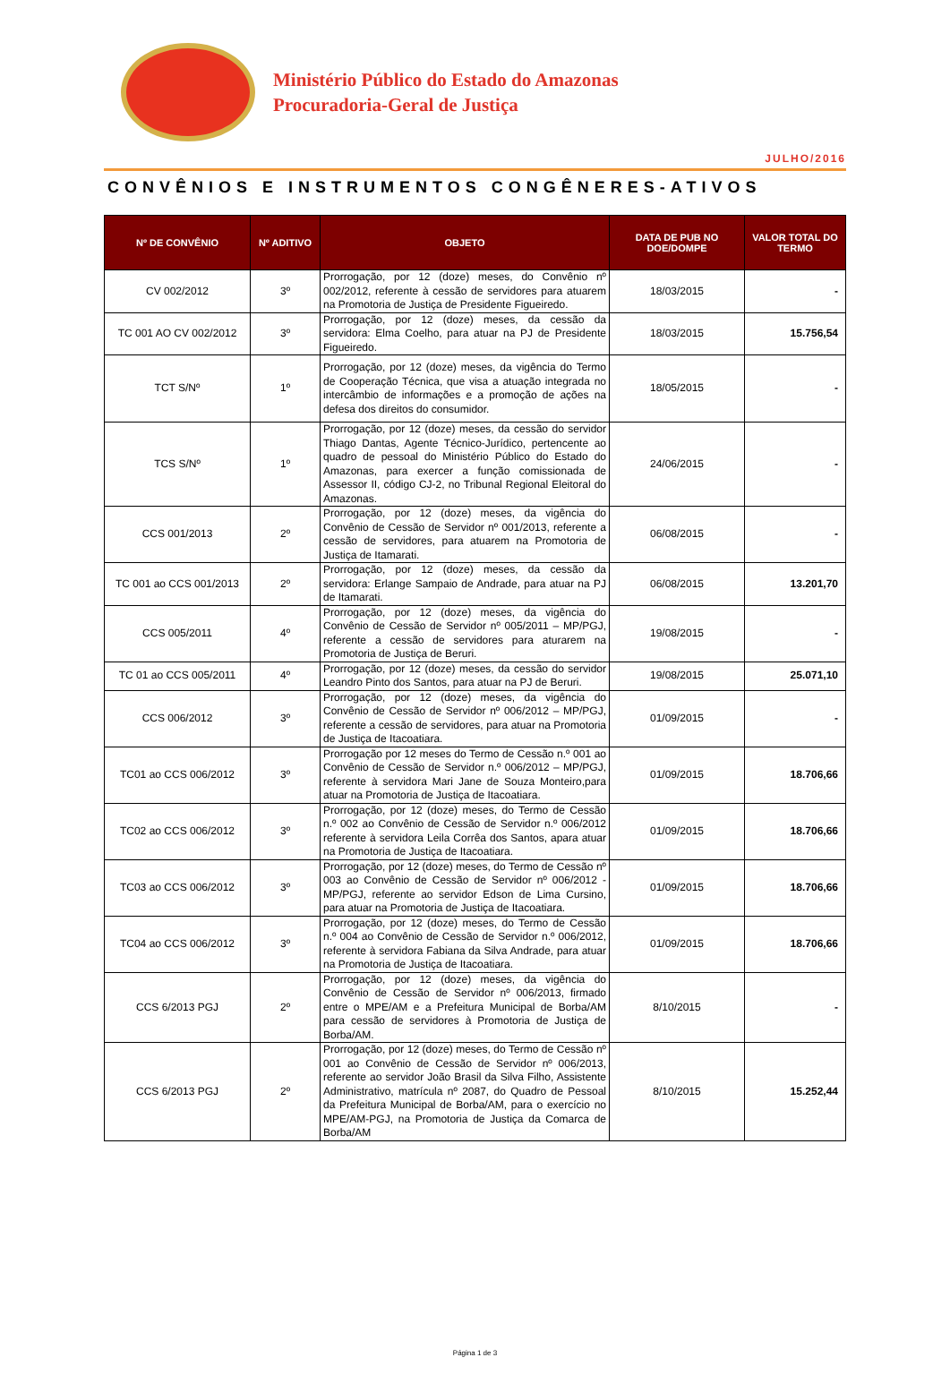Ministério Público do Estado do Amazonas
Procuradoria-Geral de Justiça
JULHO/2016
CONVÊNIOS E INSTRUMENTOS CONGÊNERES-ATIVOS
| Nº DE CONVÊNIO | Nº ADITIVO | OBJETO | DATA DE PUB NO DOE/DOMPE | VALOR TOTAL DO TERMO |
| --- | --- | --- | --- | --- |
| CV 002/2012 | 3º | Prorrogação, por 12 (doze) meses, do Convênio nº 002/2012, referente à cessão de servidores para atuarem na Promotoria de Justiça de Presidente Figueiredo. | 18/03/2015 | - |
| TC 001 AO CV 002/2012 | 3º | Prorrogação, por 12 (doze) meses, da cessão da servidora: Elma Coelho, para atuar na PJ de Presidente Figueiredo. | 18/03/2015 | 15.756,54 |
| TCT S/Nº | 1º | Prorrogação, por 12 (doze) meses, da vigência do Termo de Cooperação Técnica, que visa a atuação integrada no intercâmbio de informações e a promoção de ações na defesa dos direitos do consumidor. | 18/05/2015 | - |
| TCS S/Nº | 1º | Prorrogação, por 12 (doze) meses, da cessão do servidor Thiago Dantas, Agente Técnico-Jurídico, pertencente ao quadro de pessoal do Ministério Público do Estado do Amazonas, para exercer a função comissionada de Assessor II, código CJ-2, no Tribunal Regional Eleitoral do Amazonas. | 24/06/2015 | - |
| CCS 001/2013 | 2º | Prorrogação, por 12 (doze) meses, da vigência do Convênio de Cessão de Servidor nº 001/2013, referente a cessão de servidores, para atuarem na Promotoria de Justiça de Itamarati. | 06/08/2015 | - |
| TC 001 ao CCS 001/2013 | 2º | Prorrogação, por 12 (doze) meses, da cessão da servidora: Erlange Sampaio de Andrade, para atuar na PJ de Itamarati. | 06/08/2015 | 13.201,70 |
| CCS 005/2011 | 4º | Prorrogação, por 12 (doze) meses, da vigência do Convênio de Cessão de Servidor nº 005/2011 – MP/PGJ, referente a cessão de servidores para aturarem na Promotoria de Justiça de Beruri. | 19/08/2015 | - |
| TC 01 ao CCS 005/2011 | 4º | Prorrogação, por 12 (doze) meses, da cessão do servidor Leandro Pinto dos Santos, para atuar na PJ de Beruri. | 19/08/2015 | 25.071,10 |
| CCS 006/2012 | 3º | Prorrogação, por 12 (doze) meses, da vigência do Convênio de Cessão de Servidor nº 006/2012 – MP/PGJ, referente a cessão de servidores, para atuar na Promotoria de Justiça de Itacoatiara. | 01/09/2015 | - |
| TC01 ao CCS 006/2012 | 3º | Prorrogação por 12 meses do Termo de Cessão n.º 001 ao Convênio de Cessão de Servidor n.º 006/2012 – MP/PGJ, referente à servidora Mari Jane de Souza Monteiro,para atuar na Promotoria de Justiça de Itacoatiara. | 01/09/2015 | 18.706,66 |
| TC02 ao CCS 006/2012 | 3º | Prorrogação, por 12 (doze) meses, do Termo de Cessão n.º 002 ao Convênio de Cessão de Servidor n.º 006/2012 referente à servidora Leila Corrêa dos Santos, apara atuar na Promotoria de Justiça de Itacoatiara. | 01/09/2015 | 18.706,66 |
| TC03 ao CCS 006/2012 | 3º | Prorrogação, por 12 (doze) meses, do Termo de Cessão nº 003 ao Convênio de Cessão de Servidor nº 006/2012 - MP/PGJ, referente ao servidor Edson de Lima Cursino, para atuar na Promotoria de Justiça de Itacoatiara. | 01/09/2015 | 18.706,66 |
| TC04 ao CCS 006/2012 | 3º | Prorrogação, por 12 (doze) meses, do Termo de Cessão n.º 004 ao Convênio de Cessão de Servidor n.º 006/2012, referente à servidora Fabiana da Silva Andrade, para atuar na Promotoria de Justiça de Itacoatiara. | 01/09/2015 | 18.706,66 |
| CCS 6/2013 PGJ | 2º | Prorrogação, por 12 (doze) meses, da vigência do Convênio de Cessão de Servidor nº 006/2013, firmado entre o MPE/AM e a Prefeitura Municipal de Borba/AM para cessão de servidores à Promotoria de Justiça de Borba/AM. | 8/10/2015 | - |
| CCS 6/2013 PGJ | 2º | Prorrogação, por 12 (doze) meses, do Termo de Cessão nº 001 ao Convênio de Cessão de Servidor nº 006/2013, referente ao servidor João Brasil da Silva Filho, Assistente Administrativo, matrícula nº 2087, do Quadro de Pessoal da Prefeitura Municipal de Borba/AM, para o exercício no MPE/AM-PGJ, na Promotoria de Justiça da Comarca de Borba/AM | 8/10/2015 | 15.252,44 |
Página 1 de 3